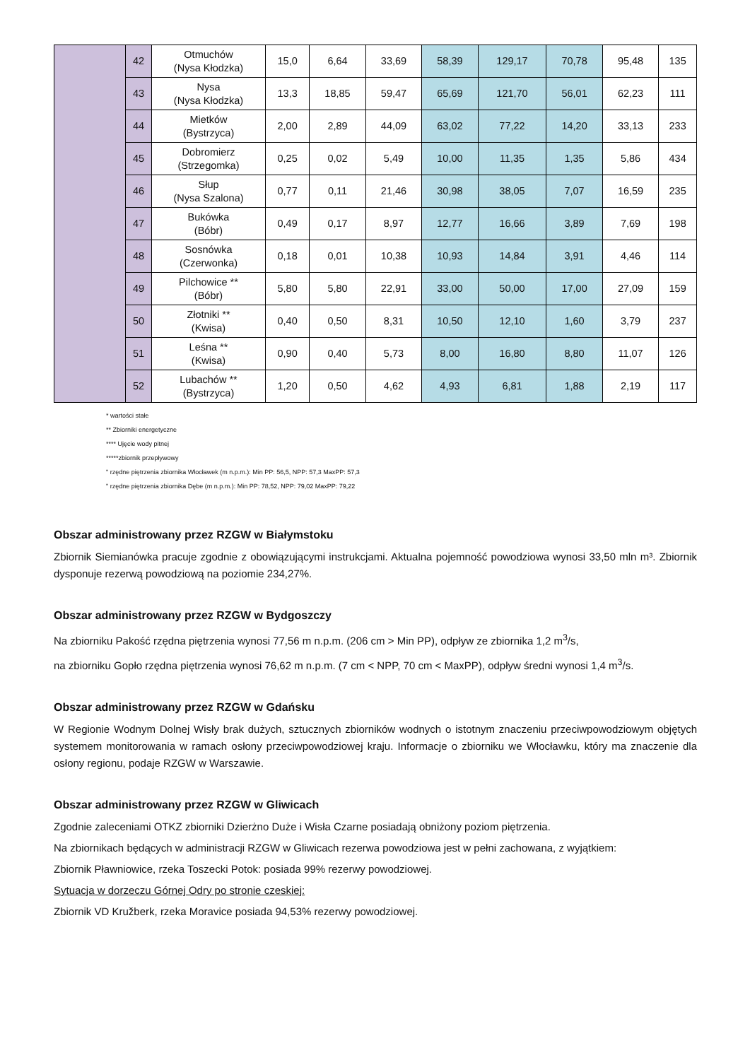| | 42 | Otmuchów (Nysa Kłodzka) | 15,0 | 6,64 | 33,69 | 58,39 | 129,17 | 70,78 | 95,48 | 135 |
| | 43 | Nysa (Nysa Kłodzka) | 13,3 | 18,85 | 59,47 | 65,69 | 121,70 | 56,01 | 62,23 | 111 |
| | 44 | Mietków (Bystrzyca) | 2,00 | 2,89 | 44,09 | 63,02 | 77,22 | 14,20 | 33,13 | 233 |
| | 45 | Dobromierz (Strzegomka) | 0,25 | 0,02 | 5,49 | 10,00 | 11,35 | 1,35 | 5,86 | 434 |
| | 46 | Słup (Nysa Szalona) | 0,77 | 0,11 | 21,46 | 30,98 | 38,05 | 7,07 | 16,59 | 235 |
| | 47 | Bukówka (Bóbr) | 0,49 | 0,17 | 8,97 | 12,77 | 16,66 | 3,89 | 7,69 | 198 |
| | 48 | Sosnówka (Czerwonka) | 0,18 | 0,01 | 10,38 | 10,93 | 14,84 | 3,91 | 4,46 | 114 |
| | 49 | Pilchowice ** (Bóbr) | 5,80 | 5,80 | 22,91 | 33,00 | 50,00 | 17,00 | 27,09 | 159 |
| | 50 | Złotniki ** (Kwisa) | 0,40 | 0,50 | 8,31 | 10,50 | 12,10 | 1,60 | 3,79 | 237 |
| | 51 | Leśna ** (Kwisa) | 0,90 | 0,40 | 5,73 | 8,00 | 16,80 | 8,80 | 11,07 | 126 |
| | 52 | Lubachów ** (Bystrzyca) | 1,20 | 0,50 | 4,62 | 4,93 | 6,81 | 1,88 | 2,19 | 117 |
* wartości stałe
** Zbiorniki energetyczne
**** Ujęcie wody pitnej
*****zbiornik przepływowy
" rzędne piętrzenia zbiornika Włocławek (m n.p.m.): Min PP: 56,5, NPP: 57,3 MaxPP: 57,3
" rzędne piętrzenia zbiornika Dębe (m n.p.m.): Min PP: 78,52, NPP: 79,02 MaxPP: 79,22
Obszar administrowany przez RZGW w Białymstoku
Zbiornik Siemianówka pracuje zgodnie z obowiązującymi instrukcjami. Aktualna pojemność powodziowa wynosi 33,50 mln m³. Zbiornik dysponuje rezerwą powodziową na poziomie 234,27%.
Obszar administrowany przez RZGW w Bydgoszczy
Na zbiorniku Pakość rzędna piętrzenia wynosi 77,56 m n.p.m. (206 cm > Min PP), odpływ ze zbiornika 1,2 m<sup>3</sup>/s,
na zbiorniku Gopło rzędna piętrzenia wynosi 76,62 m n.p.m. (7 cm < NPP, 70 cm < MaxPP), odpływ średni wynosi 1,4 m<sup>3</sup>/s.
Obszar administrowany przez RZGW w Gdańsku
W Regionie Wodnym Dolnej Wisły brak dużych, sztucznych zbiorników wodnych o istotnym znaczeniu przeciwpowodziowym objętych systemem monitorowania w ramach osłony przeciwpowodziowej kraju. Informacje o zbiorniku we Włocławku, który ma znaczenie dla osłony regionu, podaje RZGW w Warszawie.
Obszar administrowany przez RZGW w Gliwicach
Zgodnie zaleceniami OTKZ zbiorniki Dzierżno Duże i Wisła Czarne posiadają obniżony poziom piętrzenia.
Na zbiornikach będących w administracji RZGW w Gliwicach rezerwa powodziowa jest w pełni zachowana, z wyjątkiem:
Zbiornik Pławniowice, rzeka Toszecki Potok: posiada 99% rezerwy powodziowej.
Sytuacja w dorzeczu Górnej Odry po stronie czeskiej:
Zbiornik VD Kružberk, rzeka Moravice posiada 94,53% rezerwy powodziowej.